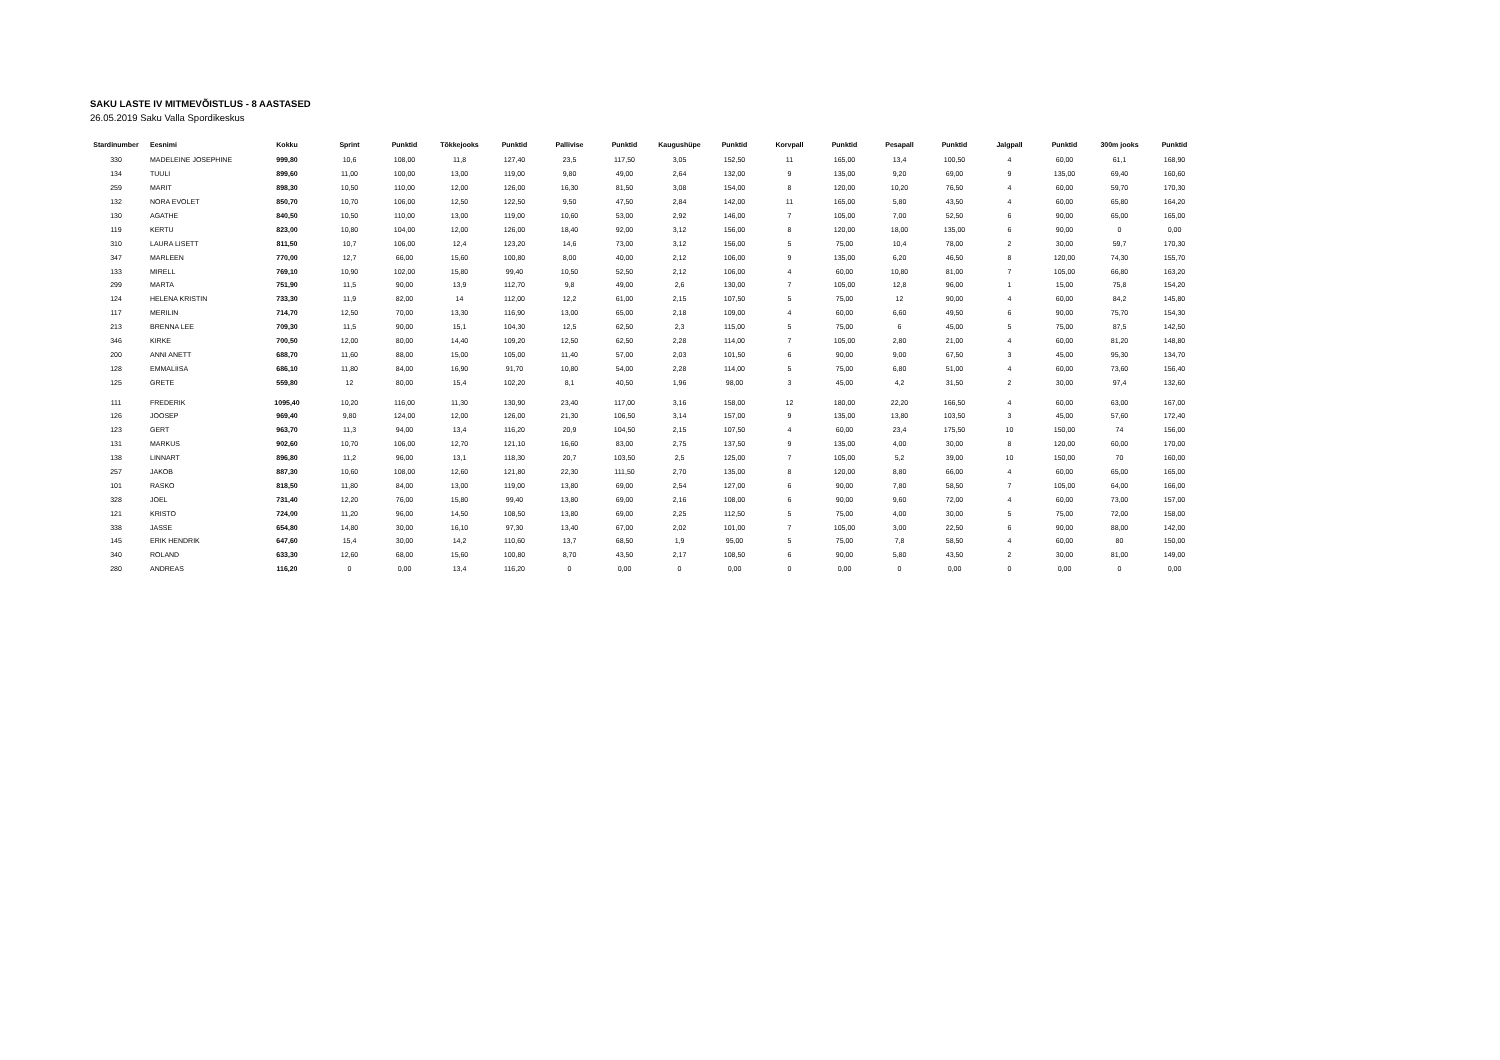SAKU LASTE IV MITMEVÕISTLUS - 8 AASTASED
26.05.2019 Saku Valla Spordikeskus
| Stardinumber | Eesnimi | Kokku | Sprint | Punktid | Tõkkejooks | Punktid | Pallivise | Punktid | Kaugushüpe | Punktid | Korvpall | Punktid | Pesapall | Punktid | Jalgpall | Punktid | 300m jooks | Punktid |
| --- | --- | --- | --- | --- | --- | --- | --- | --- | --- | --- | --- | --- | --- | --- | --- | --- | --- | --- |
| 330 | MADELEINE JOSEPHINE | 999,80 | 10,6 | 108,00 | 11,8 | 127,40 | 23,5 | 117,50 | 3,05 | 152,50 | 11 | 165,00 | 13,4 | 100,50 | 4 | 60,00 | 61,1 | 168,90 |
| 134 | TUULI | 899,60 | 11,00 | 100,00 | 13,00 | 119,00 | 9,80 | 49,00 | 2,64 | 132,00 | 9 | 135,00 | 9,20 | 69,00 | 9 | 135,00 | 69,40 | 160,60 |
| 259 | MARIT | 898,30 | 10,50 | 110,00 | 12,00 | 126,00 | 16,30 | 81,50 | 3,08 | 154,00 | 8 | 120,00 | 10,20 | 76,50 | 4 | 60,00 | 59,70 | 170,30 |
| 132 | NORA EVOLET | 850,70 | 10,70 | 106,00 | 12,50 | 122,50 | 9,50 | 47,50 | 2,84 | 142,00 | 11 | 165,00 | 5,80 | 43,50 | 4 | 60,00 | 65,80 | 164,20 |
| 130 | AGATHE | 840,50 | 10,50 | 110,00 | 13,00 | 119,00 | 10,60 | 53,00 | 2,92 | 146,00 | 7 | 105,00 | 7,00 | 52,50 | 6 | 90,00 | 65,00 | 165,00 |
| 119 | KERTU | 823,00 | 10,80 | 104,00 | 12,00 | 126,00 | 18,40 | 92,00 | 3,12 | 156,00 | 8 | 120,00 | 18,00 | 135,00 | 6 | 90,00 | 0 | 0,00 |
| 310 | LAURA LISETT | 811,50 | 10,7 | 106,00 | 12,4 | 123,20 | 14,6 | 73,00 | 3,12 | 156,00 | 5 | 75,00 | 10,4 | 78,00 | 2 | 30,00 | 59,7 | 170,30 |
| 347 | MARLEEN | 770,00 | 12,7 | 66,00 | 15,60 | 100,80 | 8,00 | 40,00 | 2,12 | 106,00 | 9 | 135,00 | 6,20 | 46,50 | 8 | 120,00 | 74,30 | 155,70 |
| 133 | MIRELL | 769,10 | 10,90 | 102,00 | 15,80 | 99,40 | 10,50 | 52,50 | 2,12 | 106,00 | 4 | 60,00 | 10,80 | 81,00 | 7 | 105,00 | 66,80 | 163,20 |
| 299 | MARTA | 751,90 | 11,5 | 90,00 | 13,9 | 112,70 | 9,8 | 49,00 | 2,6 | 130,00 | 7 | 105,00 | 12,8 | 96,00 | 1 | 15,00 | 75,8 | 154,20 |
| 124 | HELENA KRISTIN | 733,30 | 11,9 | 82,00 | 14 | 112,00 | 12,2 | 61,00 | 2,15 | 107,50 | 5 | 75,00 | 12 | 90,00 | 4 | 60,00 | 84,2 | 145,80 |
| 117 | MERILIN | 714,70 | 12,50 | 70,00 | 13,30 | 116,90 | 13,00 | 65,00 | 2,18 | 109,00 | 4 | 60,00 | 6,60 | 49,50 | 6 | 90,00 | 75,70 | 154,30 |
| 213 | BRENNA LEE | 709,30 | 11,5 | 90,00 | 15,1 | 104,30 | 12,5 | 62,50 | 2,3 | 115,00 | 5 | 75,00 | 6 | 45,00 | 5 | 75,00 | 87,5 | 142,50 |
| 346 | KIRKE | 700,50 | 12,00 | 80,00 | 14,40 | 109,20 | 12,50 | 62,50 | 2,28 | 114,00 | 7 | 105,00 | 2,80 | 21,00 | 4 | 60,00 | 81,20 | 148,80 |
| 200 | ANNI ANETT | 688,70 | 11,60 | 88,00 | 15,00 | 105,00 | 11,40 | 57,00 | 2,03 | 101,50 | 6 | 90,00 | 9,00 | 67,50 | 3 | 45,00 | 95,30 | 134,70 |
| 128 | EMMALIISA | 686,10 | 11,80 | 84,00 | 16,90 | 91,70 | 10,80 | 54,00 | 2,28 | 114,00 | 5 | 75,00 | 6,80 | 51,00 | 4 | 60,00 | 73,60 | 156,40 |
| 125 | GRETE | 559,80 | 12 | 80,00 | 15,4 | 102,20 | 8,1 | 40,50 | 1,96 | 98,00 | 3 | 45,00 | 4,2 | 31,50 | 2 | 30,00 | 97,4 | 132,60 |
| 111 | FREDERIK | 1095,40 | 10,20 | 116,00 | 11,30 | 130,90 | 23,40 | 117,00 | 3,16 | 158,00 | 12 | 180,00 | 22,20 | 166,50 | 4 | 60,00 | 63,00 | 167,00 |
| 126 | JOOSEP | 969,40 | 9,80 | 124,00 | 12,00 | 126,00 | 21,30 | 106,50 | 3,14 | 157,00 | 9 | 135,00 | 13,80 | 103,50 | 3 | 45,00 | 57,60 | 172,40 |
| 123 | GERT | 963,70 | 11,3 | 94,00 | 13,4 | 116,20 | 20,9 | 104,50 | 2,15 | 107,50 | 4 | 60,00 | 23,4 | 175,50 | 10 | 150,00 | 74 | 156,00 |
| 131 | MARKUS | 902,60 | 10,70 | 106,00 | 12,70 | 121,10 | 16,60 | 83,00 | 2,75 | 137,50 | 9 | 135,00 | 4,00 | 30,00 | 8 | 120,00 | 60,00 | 170,00 |
| 138 | LINNART | 896,80 | 11,2 | 96,00 | 13,1 | 118,30 | 20,7 | 103,50 | 2,5 | 125,00 | 7 | 105,00 | 5,2 | 39,00 | 10 | 150,00 | 70 | 160,00 |
| 257 | JAKOB | 887,30 | 10,60 | 108,00 | 12,60 | 121,80 | 22,30 | 111,50 | 2,70 | 135,00 | 8 | 120,00 | 8,80 | 66,00 | 4 | 60,00 | 65,00 | 165,00 |
| 101 | RASKO | 818,50 | 11,80 | 84,00 | 13,00 | 119,00 | 13,80 | 69,00 | 2,54 | 127,00 | 6 | 90,00 | 7,80 | 58,50 | 7 | 105,00 | 64,00 | 166,00 |
| 328 | JOEL | 731,40 | 12,20 | 76,00 | 15,80 | 99,40 | 13,80 | 69,00 | 2,16 | 108,00 | 6 | 90,00 | 9,60 | 72,00 | 4 | 60,00 | 73,00 | 157,00 |
| 121 | KRISTO | 724,00 | 11,20 | 96,00 | 14,50 | 108,50 | 13,80 | 69,00 | 2,25 | 112,50 | 5 | 75,00 | 4,00 | 30,00 | 5 | 75,00 | 72,00 | 158,00 |
| 338 | JASSE | 654,80 | 14,80 | 30,00 | 16,10 | 97,30 | 13,40 | 67,00 | 2,02 | 101,00 | 7 | 105,00 | 3,00 | 22,50 | 6 | 90,00 | 88,00 | 142,00 |
| 145 | ERIK HENDRIK | 647,60 | 15,4 | 30,00 | 14,2 | 110,60 | 13,7 | 68,50 | 1,9 | 95,00 | 5 | 75,00 | 7,8 | 58,50 | 4 | 60,00 | 80 | 150,00 |
| 340 | ROLAND | 633,30 | 12,60 | 68,00 | 15,60 | 100,80 | 8,70 | 43,50 | 2,17 | 108,50 | 6 | 90,00 | 5,80 | 43,50 | 2 | 30,00 | 81,00 | 149,00 |
| 280 | ANDREAS | 116,20 | 0 | 0,00 | 13,4 | 116,20 | 0 | 0,00 | 0 | 0,00 | 0 | 0,00 | 0 | 0,00 | 0 | 0,00 | 0 | 0,00 |